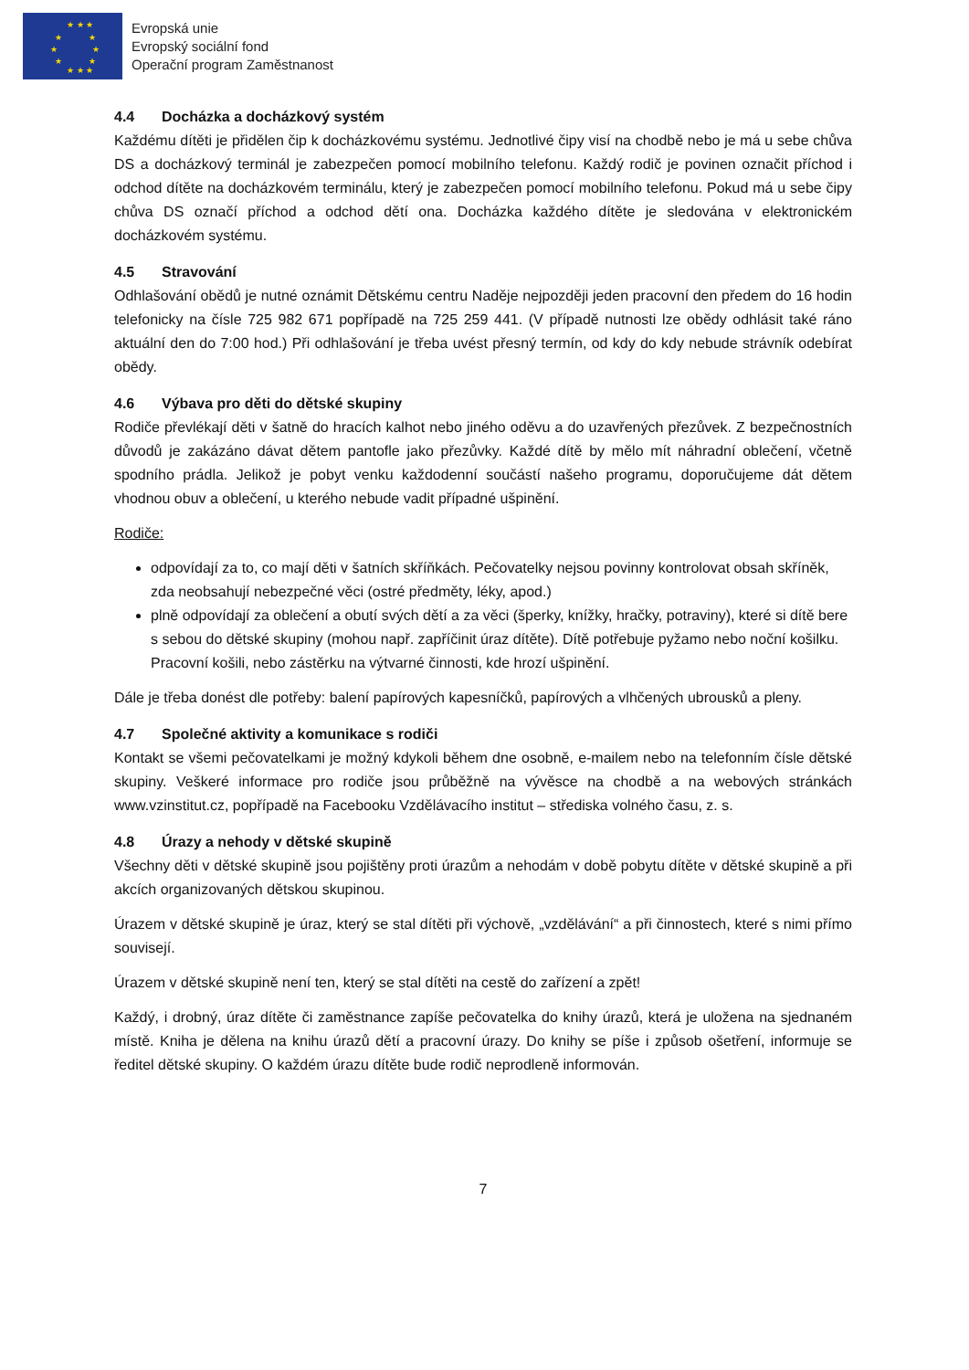★ ★ ★
★ ★
★ ★
★ ★
★ ★ ★
Evropská unie
Evropský sociální fond
Operační program Zaměstnanost
4.4 Docházka a docházkový systém
Každému dítěti je přidělen čip k docházkovému systému. Jednotlivé čipy visí na chodbě nebo je má u sebe chůva DS a docházkový terminál je zabezpečen pomocí mobilního telefonu. Každý rodič je povinen označit příchod i odchod dítěte na docházkovém terminálu, který je zabezpečen pomocí mobilního telefonu. Pokud má u sebe čipy chůva DS označí příchod a odchod dětí ona. Docházka každého dítěte je sledována v elektronickém docházkovém systému.
4.5 Stravování
Odhlašování obědů je nutné oznámit Dětskému centru Naděje nejpozději jeden pracovní den předem do 16 hodin telefonicky na čísle 725 982 671 popřípadě na 725 259 441. (V případě nutnosti lze obědy odhlásit také ráno aktuální den do 7:00 hod.) Při odhlašování je třeba uvést přesný termín, od kdy do kdy nebude strávník odebírat obědy.
4.6 Výbava pro děti do dětské skupiny
Rodiče převlékají děti v šatně do hracích kalhot nebo jiného oděvu a do uzavřených přezůvek. Z bezpečnostních důvodů je zakázáno dávat dětem pantofle jako přezůvky. Každé dítě by mělo mít náhradní oblečení, včetně spodního prádla. Jelikož je pobyt venku každodenní součástí našeho programu, doporučujeme dát dětem vhodnou obuv a oblečení, u kterého nebude vadit případné ušpinění.
Rodiče:
odpovídají za to, co mají děti v šatních skříňkách. Pečovatelky nejsou povinny kontrolovat obsah skříněk, zda neobsahují nebezpečné věci (ostré předměty, léky, apod.)
plně odpovídají za oblečení a obutí svých dětí a za věci (šperky, knížky, hračky, potraviny), které si dítě bere s sebou do dětské skupiny (mohou např. zapříčinit úraz dítěte). Dítě potřebuje pyžamo nebo noční košilku. Pracovní košili, nebo zástěrku na výtvarné činnosti, kde hrozí ušpinění.
Dále je třeba donést dle potřeby: balení papírových kapesníčků, papírových a vlhčených ubrousků a pleny.
4.7 Společné aktivity a komunikace s rodiči
Kontakt se všemi pečovatelkami je možný kdykoli během dne osobně, e-mailem nebo na telefonním čísle dětské skupiny. Veškeré informace pro rodiče jsou průběžně na vývěsce na chodbě a na webových stránkách www.vzinstitut.cz, popřípadě na Facebooku Vzdělávacího institut – střediska volného času, z. s.
4.8 Úrazy a nehody v dětské skupině
Všechny děti v dětské skupině jsou pojištěny proti úrazům a nehodám v době pobytu dítěte v dětské skupině a při akcích organizovaných dětskou skupinou.
Úrazem v dětské skupině je úraz, který se stal dítěti při výchově, „vzdělávání“ a při činnostech, které s nimi přímo souvisejí.
Úrazem v dětské skupině není ten, který se stal dítěti na cestě do zařízení a zpět!
Každý, i drobný, úraz dítěte či zaměstnance zapíše pečovatelka do knihy úrazů, která je uložena na sjednaném místě. Kniha je dělena na knihu úrazů dětí a pracovní úrazy. Do knihy se píše i způsob ošetření, informuje se ředitel dětské skupiny. O každém úrazu dítěte bude rodič neprodleně informován.
7